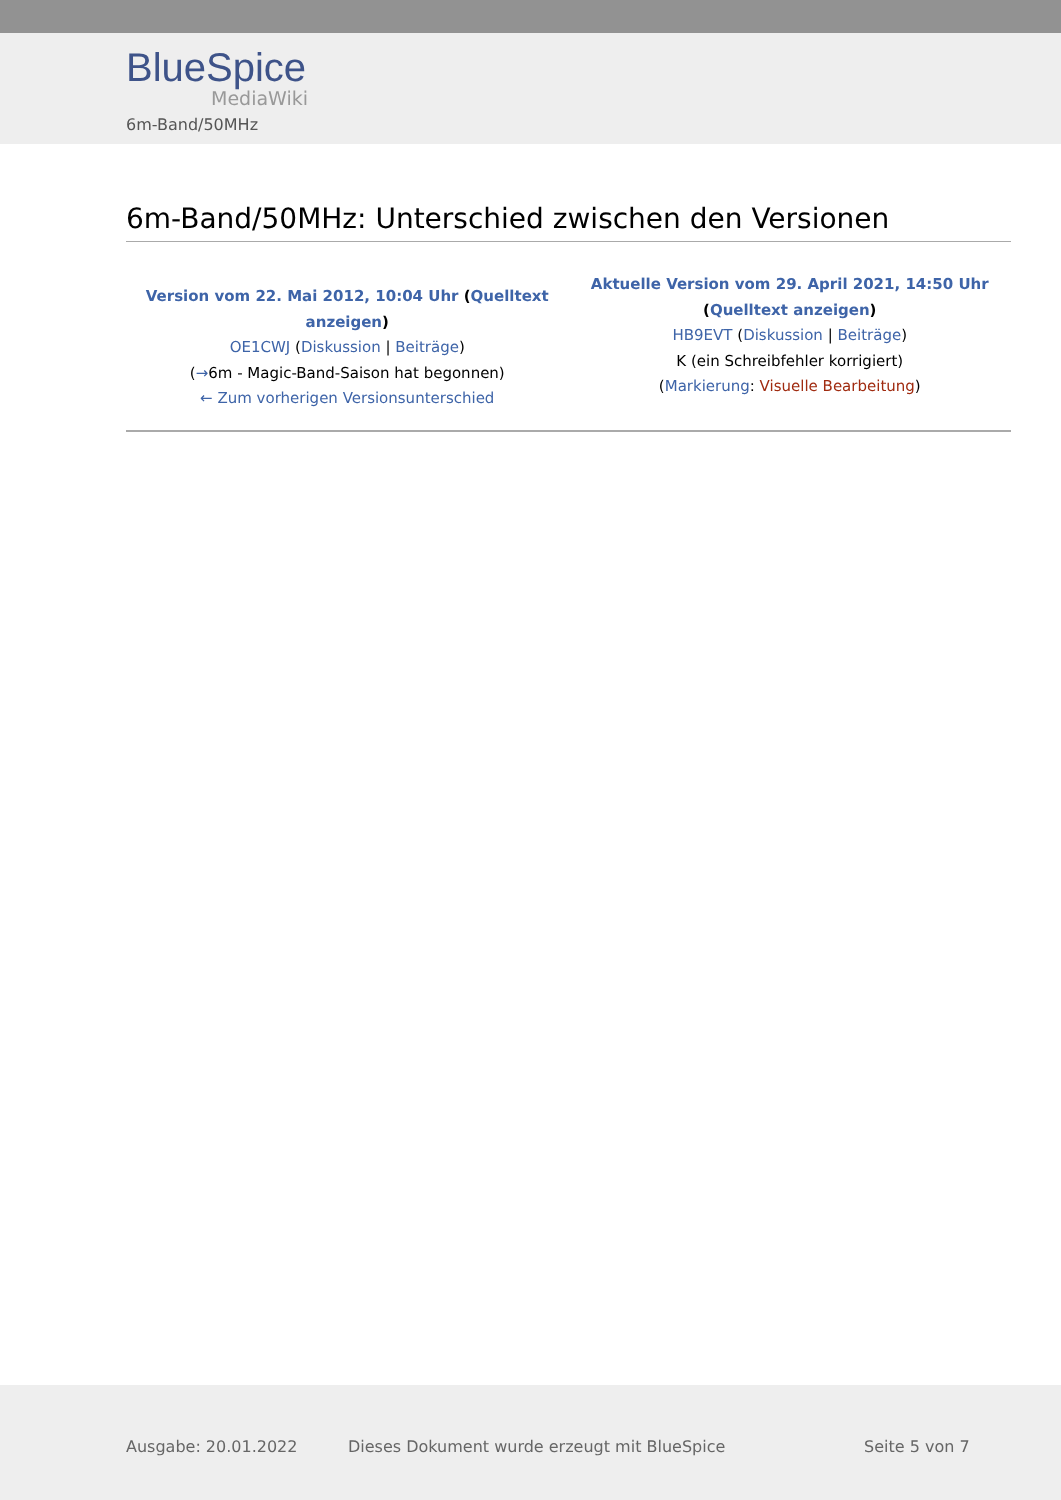BlueSpice
MediaWiki
6m-Band/50MHz
6m-Band/50MHz: Unterschied zwischen den Versionen
| Version vom 22. Mai 2012, 10:04 Uhr ( Quelltext anzeigen ) OE1CWJ ( Diskussion / Beiträge ) ( → 6m - Magic-Band-Saison hat begonnen) ← Zum vorherigen Versionsunterschied | Aktuelle Version vom 29. April 2021, 14:50 Uhr ( Quelltext anzeigen ) HB9EVT ( Diskussion / Beiträge ) K (ein Schreibfehler korrigiert) ( Markierung : Visuelle Bearbeitung ) |
Ausgabe: 20.01.2022
Dieses Dokument wurde erzeugt mit BlueSpice
Seite 5 von 7